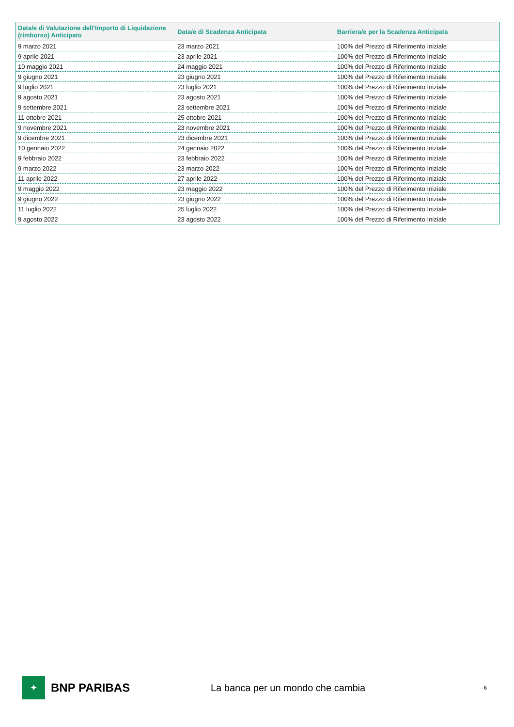| Data/e di Valutazione dell’Importo di Liquidazione (rimborso) Anticipato | Data/e di Scadenza Anticipata | Barriera/e per la Scadenza Anticipata |
| --- | --- | --- |
| 9 marzo 2021 | 23 marzo 2021 | 100% del Prezzo di Riferimento Iniziale |
| 9 aprile 2021 | 23 aprile 2021 | 100% del Prezzo di Riferimento Iniziale |
| 10 maggio 2021 | 24 maggio 2021 | 100% del Prezzo di Riferimento Iniziale |
| 9 giugno 2021 | 23 giugno 2021 | 100% del Prezzo di Riferimento Iniziale |
| 9 luglio 2021 | 23 luglio 2021 | 100% del Prezzo di Riferimento Iniziale |
| 9 agosto 2021 | 23 agosto 2021 | 100% del Prezzo di Riferimento Iniziale |
| 9 settembre 2021 | 23 settembre 2021 | 100% del Prezzo di Riferimento Iniziale |
| 11 ottobre 2021 | 25 ottobre 2021 | 100% del Prezzo di Riferimento Iniziale |
| 9 novembre 2021 | 23 novembre 2021 | 100% del Prezzo di Riferimento Iniziale |
| 9 dicembre 2021 | 23 dicembre 2021 | 100% del Prezzo di Riferimento Iniziale |
| 10 gennaio 2022 | 24 gennaio 2022 | 100% del Prezzo di Riferimento Iniziale |
| 9 febbraio 2022 | 23 febbraio 2022 | 100% del Prezzo di Riferimento Iniziale |
| 9 marzo 2022 | 23 marzo 2022 | 100% del Prezzo di Riferimento Iniziale |
| 11 aprile 2022 | 27 aprile 2022 | 100% del Prezzo di Riferimento Iniziale |
| 9 maggio 2022 | 23 maggio 2022 | 100% del Prezzo di Riferimento Iniziale |
| 9 giugno 2022 | 23 giugno 2022 | 100% del Prezzo di Riferimento Iniziale |
| 11 luglio 2022 | 25 luglio 2022 | 100% del Prezzo di Riferimento Iniziale |
| 9 agosto 2022 | 23 agosto 2022 | 100% del Prezzo di Riferimento Iniziale |
✦
BNP PARIBAS
La banca per un mondo che cambia
6